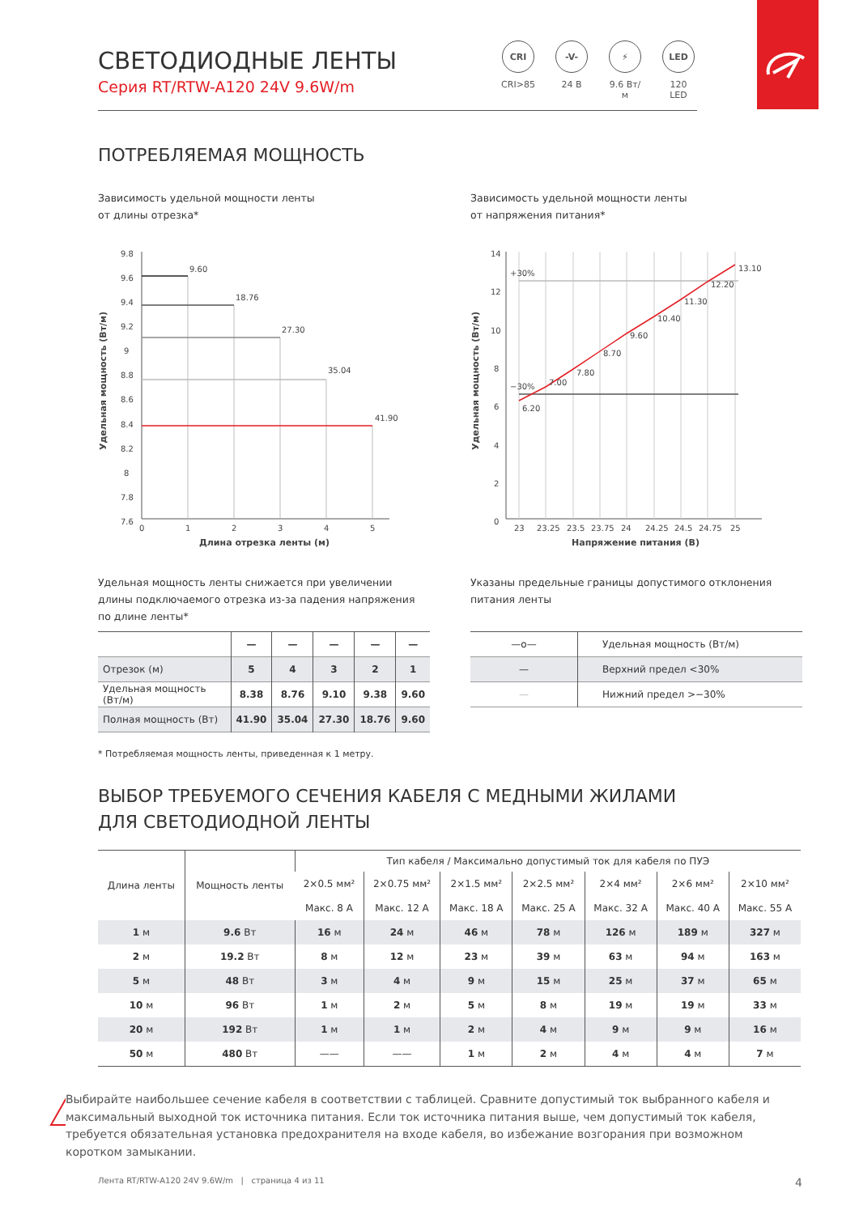СВЕТОДИОДНЫЕ ЛЕНТЫ
Серия RT/RTW-A120 24V 9.6W/m
CRI
CRI>85
-V-
24 В
⚡
9.6 Вт/м
LED
120 LED
ПОТРЕБЛЯЕМАЯ МОЩНОСТЬ
Зависимость удельной мощности ленты
от длины отрезка*
Удельная мощность (Вт/м)
9.8
9.6
9.4
9.2
9
8.8
8.6
8.4
8.2
8
7.8
7.6
9.60
18.76
27.30
35.04
41.90
0
1
2
3
4
5
Длина отрезка ленты (м)
Удельная мощность ленты снижается при увеличении длины подключаемого отрезка из-за падения напряжения по длине ленты*
| | — | — | — | — | — |
| Отрезок (м) | 5 | 4 | 3 | 2 | 1 |
| Удельная мощность (Вт/м) | 8.38 | 8.76 | 9.10 | 9.38 | 9.60 |
| Полная мощность (Вт) | 41.90 | 35.04 | 27.30 | 18.76 | 9.60 |
Зависимость удельной мощности ленты
от напряжения питания*
Удельная мощность (Вт/м)
14
12
10
8
6
4
2
0
+30%
−30%
6.20
7.00
7.80
8.70
9.60
10.40
11.30
12.20
13.10
23
23.25
23.5
23.75
24
24.25
24.5
24.75
25
Напряжение питания (В)
Указаны предельные границы допустимого отклонения питания ленты
| —o— | Удельная мощность (Вт/м) |
| — | Верхний предел <30% |
| — | Нижний предел >−30% |
* Потребляемая мощность ленты, приведенная к 1 метру.
ВЫБОР ТРЕБУЕМОГО СЕЧЕНИЯ КАБЕЛЯ С МЕДНЫМИ ЖИЛАМИ
ДЛЯ СВЕТОДИОДНОЙ ЛЕНТЫ
| Длина ленты | Мощность ленты | Тип кабеля / Максимально допустимый ток для кабеля по ПУЭ | | | | | | |
| --- | --- | --- | --- | --- | --- | --- | --- | --- |
| | | 2×0.5 мм² | 2×0.75 мм² | 2×1.5 мм² | 2×2.5 мм² | 2×4 мм² | 2×6 мм² | 2×10 мм² |
| | | Макс. 8 А | Макс. 12 А | Макс. 18 А | Макс. 25 А | Макс. 32 А | Макс. 40 А | Макс. 55 А |
| 1 м | 9.6 Вт | 16 м | 24 м | 46 м | 78 м | 126 м | 189 м | 327 м |
| 2 м | 19.2 Вт | 8 м | 12 м | 23 м | 39 м | 63 м | 94 м | 163 м |
| 5 м | 48 Вт | 3 м | 4 м | 9 м | 15 м | 25 м | 37 м | 65 м |
| 10 м | 96 Вт | 1 м | 2 м | 5 м | 8 м | 19 м | 19 м | 33 м |
| 20 м | 192 Вт | 1 м | 1 м | 2 м | 4 м | 9 м | 9 м | 16 м |
| 50 м | 480 Вт | —— | —— | 1 м | 2 м | 4 м | 4 м | 7 м |
!
Выбирайте наибольшее сечение кабеля в соответствии с таблицей. Сравните допустимый ток выбранного кабеля и максимальный выходной ток источника питания. Если ток источника питания выше, чем допустимый ток кабеля, требуется обязательная установка предохранителя на входе кабеля, во избежание возгорания при возможном коротком замыкании.
Лента RT/RTW-A120 24V 9.6W/m | страница 4 из 11 4